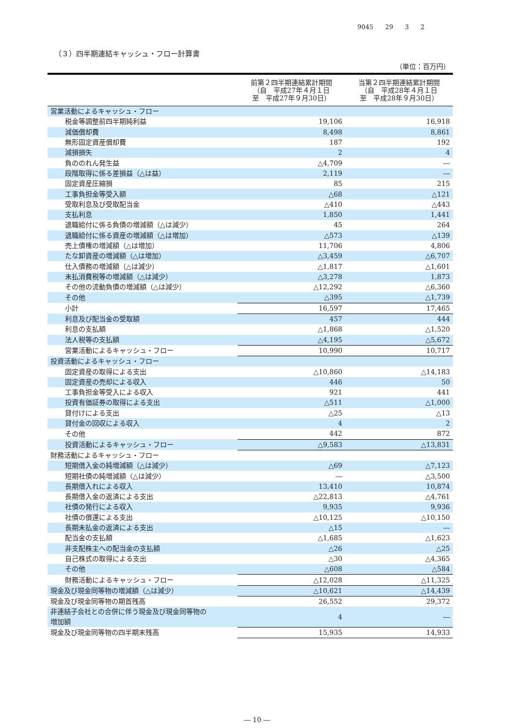9045 29 3 2
（３）四半期連結キャッシュ・フロー計算書
（単位：百万円）
| | 前第２四半期連結累計期間 （自 平成27年４月１日 至 平成27年９月30日） | 当第２四半期連結累計期間 （自 平成28年４月１日 至 平成28年９月30日） |
| --- | --- | --- |
| 営業活動によるキャッシュ・フロー | | |
| 税金等調整前四半期純利益 | 19,106 | 16,918 |
| 減価償却費 | 8,498 | 8,861 |
| 無形固定資産償却費 | 187 | 192 |
| 減損損失 | 2 | 4 |
| 負ののれん発生益 | △4,709 | ― |
| 段階取得に係る差損益（△は益） | 2,119 | ― |
| 固定資産圧縮損 | 85 | 215 |
| 工事負担金等受入額 | △68 | △121 |
| 受取利息及び受取配当金 | △410 | △443 |
| 支払利息 | 1,850 | 1,441 |
| 退職給付に係る負債の増減額（△は減少） | 45 | 264 |
| 退職給付に係る資産の増減額（△は増加） | △573 | △139 |
| 売上債権の増減額（△は増加） | 11,706 | 4,806 |
| たな卸資産の増減額（△は増加） | △3,459 | △6,707 |
| 仕入債務の増減額（△は減少） | △1,817 | △1,601 |
| 未払消費税等の増減額（△は減少） | △3,278 | 1,873 |
| その他の流動負債の増減額（△は減少） | △12,292 | △6,360 |
| その他 | △395 | △1,739 |
| 小計 | 16,597 | 17,465 |
| 利息及び配当金の受取額 | 457 | 444 |
| 利息の支払額 | △1,868 | △1,520 |
| 法人税等の支払額 | △4,195 | △5,672 |
| 営業活動によるキャッシュ・フロー | 10,990 | 10,717 |
| 投資活動によるキャッシュ・フロー | | |
| 固定資産の取得による支出 | △10,860 | △14,183 |
| 固定資産の売却による収入 | 446 | 50 |
| 工事負担金等受入による収入 | 921 | 441 |
| 投資有価証券の取得による支出 | △511 | △1,000 |
| 貸付けによる支出 | △25 | △13 |
| 貸付金の回収による収入 | 4 | 2 |
| その他 | 442 | 872 |
| 投資活動によるキャッシュ・フロー | △9,583 | △13,831 |
| 財務活動によるキャッシュ・フロー | | |
| 短期借入金の純増減額（△は減少） | △69 | △7,123 |
| 短期社債の純増減額（△は減少） | ― | △3,500 |
| 長期借入れによる収入 | 13,410 | 10,874 |
| 長期借入金の返済による支出 | △22,813 | △4,761 |
| 社債の発行による収入 | 9,935 | 9,936 |
| 社債の償還による支出 | △10,125 | △10,150 |
| 長期未払金の返済による支出 | △15 | ― |
| 配当金の支払額 | △1,685 | △1,623 |
| 非支配株主への配当金の支払額 | △26 | △25 |
| 自己株式の取得による支出 | △30 | △4,365 |
| その他 | △608 | △584 |
| 財務活動によるキャッシュ・フロー | △12,028 | △11,325 |
| 現金及び現金同等物の増減額（△は減少） | △10,621 | △14,439 |
| 現金及び現金同等物の期首残高 | 26,552 | 29,372 |
| 非連結子会社との合併に伴う現金及び現金同等物の 増加額 | 4 | ― |
| 現金及び現金同等物の四半期末残高 | 15,935 | 14,933 |
― 10 ―